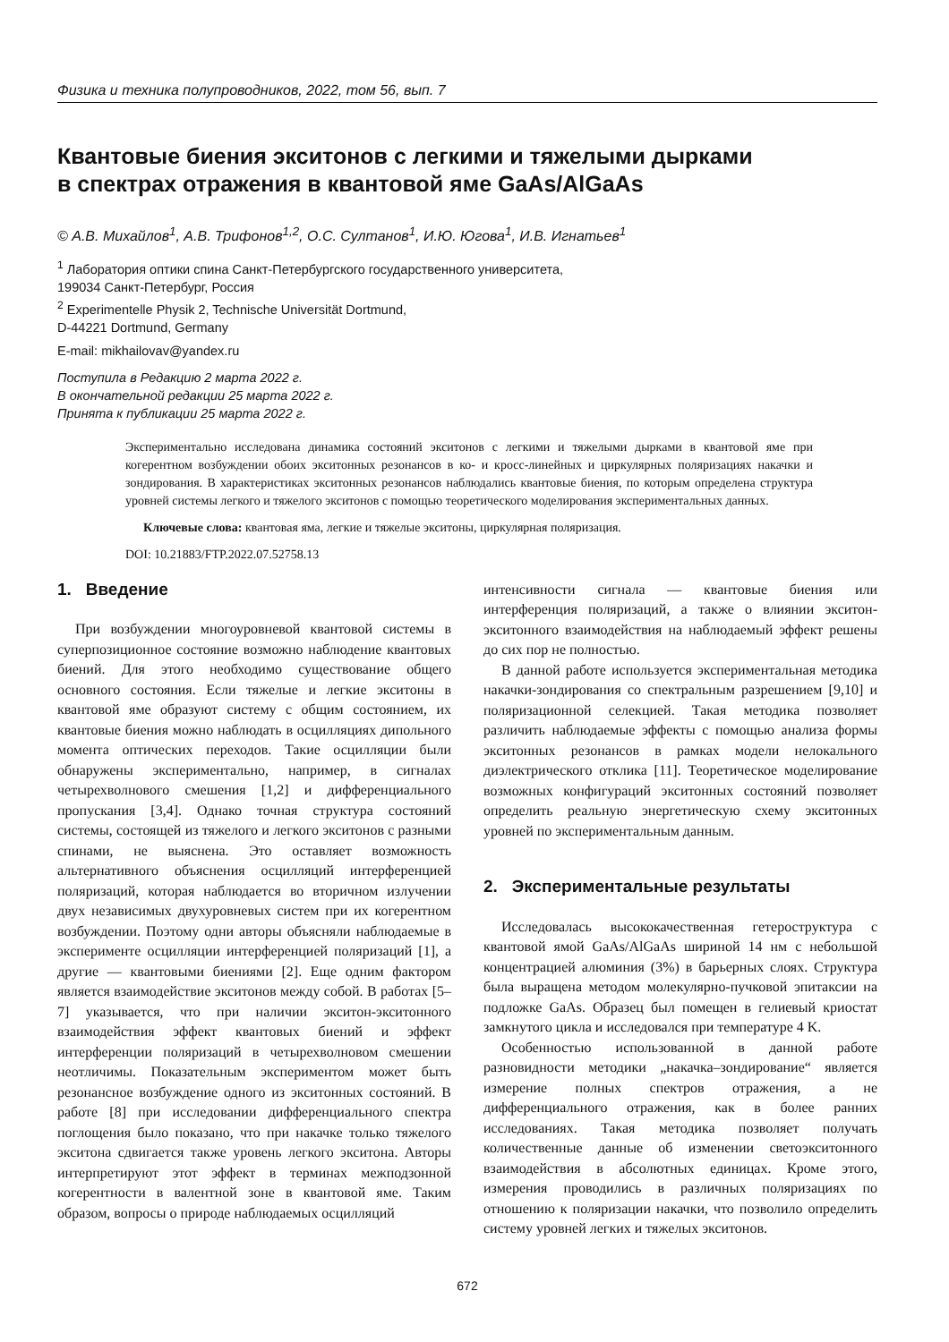Физика и техника полупроводников, 2022, том 56, вып. 7
Квантовые биения экситонов с легкими и тяжелыми дырками
в спектрах отражения в квантовой яме GaAs/AlGaAs
© А.В. Михайлов<sup>1</sup>, А.В. Трифонов<sup>1,2</sup>, О.С. Султанов<sup>1</sup>, И.Ю. Югова<sup>1</sup>, И.В. Игнатьев<sup>1</sup>
<sup>1</sup> Лаборатория оптики спина Санкт-Петербургского государственного университета,
199034 Санкт-Петербург, Россия
<sup>2</sup> Experimentelle Physik 2, Technische Universität Dortmund,
D-44221 Dortmund, Germany
E-mail: mikhailovav@yandex.ru
Поступила в Редакцию 2 марта 2022 г.
В окончательной редакции 25 марта 2022 г.
Принята к публикации 25 марта 2022 г.
Экспериментально исследована динамика состояний экситонов с легкими и тяжелыми дырками в квантовой яме при когерентном возбуждении обоих экситонных резонансов в ко- и кросс-линейных и циркулярных поляризациях накачки и зондирования. В характеристиках экситонных резонансов наблюдались квантовые биения, по которым определена структура уровней системы легкого и тяжелого экситонов с помощью теоретического моделирования экспериментальных данных.
Ключевые слова: квантовая яма, легкие и тяжелые экситоны, циркулярная поляризация.
DOI: 10.21883/FTP.2022.07.52758.13
1. Введение
При возбуждении многоуровневой квантовой системы в суперпозиционное состояние возможно наблюдение квантовых биений. Для этого необходимо существование общего основного состояния. Если тяжелые и легкие экситоны в квантовой яме образуют систему с общим состоянием, их квантовые биения можно наблюдать в осцилляциях дипольного момента оптических переходов. Такие осцилляции были обнаружены экспериментально, например, в сигналах четырехволнового смешения [1,2] и дифференциального пропускания [3,4]. Однако точная структура состояний системы, состоящей из тяжелого и легкого экситонов с разными спинами, не выяснена. Это оставляет возможность альтернативного объяснения осцилляций интерференцией поляризаций, которая наблюдается во вторичном излучении двух независимых двухуровневых систем при их когерентном возбуждении. Поэтому одни авторы объясняли наблюдаемые в эксперименте осцилляции интерференцией поляризаций [1], а другие — квантовыми биениями [2]. Еще одним фактором является взаимодействие экситонов между собой. В работах [5–7] указывается, что при наличии экситон-экситонного взаимодействия эффект квантовых биений и эффект интерференции поляризаций в четырехволновом смешении неотличимы. Показательным экспериментом может быть резонансное возбуждение одного из экситонных состояний. В работе [8] при исследовании дифференциального спектра поглощения было показано, что при накачке только тяжелого экситона сдвигается также уровень легкого экситона. Авторы интерпретируют этот эффект в терминах межподзонной когерентности в валентной зоне в квантовой яме. Таким образом, вопросы о природе наблюдаемых осцилляций
интенсивности сигнала — квантовые биения или интерференция поляризаций, а также о влиянии экситон-экситонного взаимодействия на наблюдаемый эффект решены до сих пор не полностью.
В данной работе используется экспериментальная методика накачки-зондирования со спектральным разрешением [9,10] и поляризационной селекцией. Такая методика позволяет различить наблюдаемые эффекты с помощью анализа формы экситонных резонансов в рамках модели нелокального диэлектрического отклика [11]. Теоретическое моделирование возможных конфигураций экситонных состояний позволяет определить реальную энергетическую схему экситонных уровней по экспериментальным данным.
2. Экспериментальные результаты
Исследовалась высококачественная гетероструктура с квантовой ямой GaAs/AlGaAs шириной 14 нм с небольшой концентрацией алюминия (3%) в барьерных слоях. Структура была выращена методом молекулярно-пучковой эпитаксии на подложке GaAs. Образец был помещен в гелиевый криостат замкнутого цикла и исследовался при температуре 4 K.
Особенностью использованной в данной работе разновидности методики „накачка–зондирование“ является измерение полных спектров отражения, а не дифференциального отражения, как в более ранних исследованиях. Такая методика позволяет получать количественные данные об изменении светоэкситонного взаимодействия в абсолютных единицах. Кроме этого, измерения проводились в различных поляризациях по отношению к поляризации накачки, что позволило определить систему уровней легких и тяжелых экситонов.
672